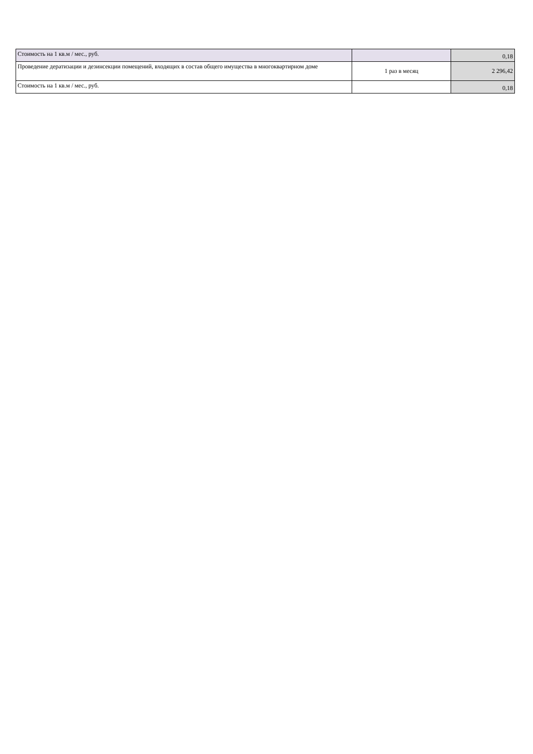| Стоимость на 1 кв.м / мес., руб. | | 0,18 |
| Проведение дератизации и дезинсекции помещений, входящих в состав общего имущества в многоквартирном доме | 1 раз в месяц | 2 296,42 |
| Стоимость на 1 кв.м / мес., руб. | | 0,18 |